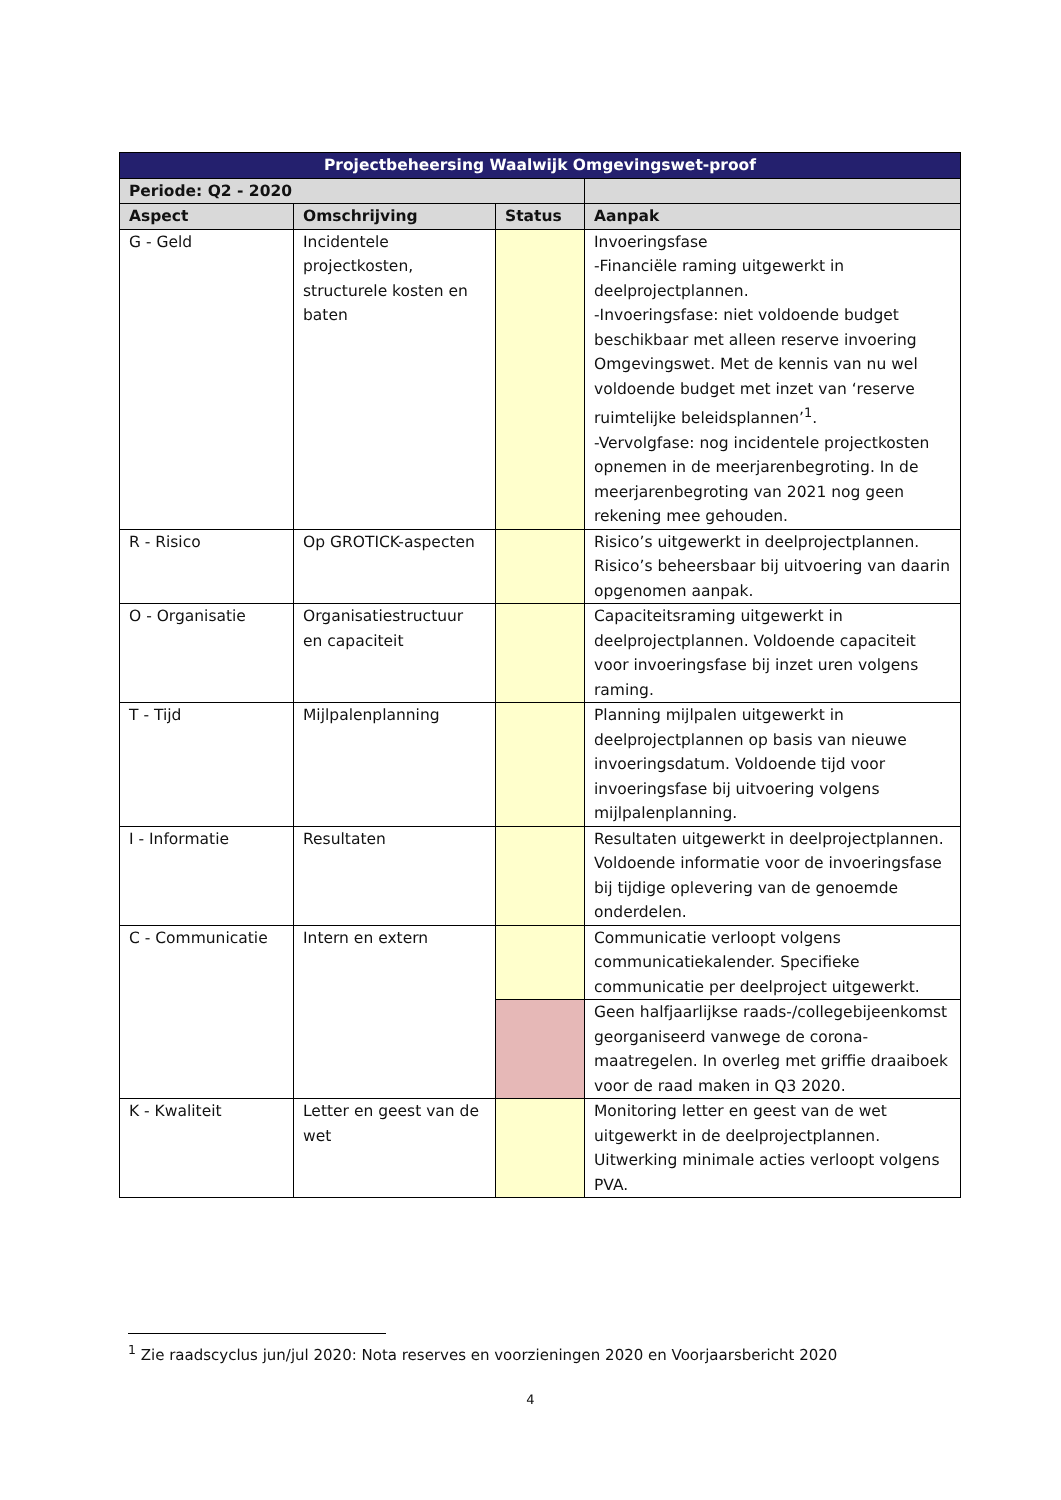| Projectbeheersing Waalwijk Omgevingswet-proof | | | |
| --- | --- | --- | --- |
| Periode: Q2 - 2020 | | | |
| Aspect | Omschrijving | Status | Aanpak |
| G - Geld | Incidentele projectkosten, structurele kosten en baten | | Invoeringsfase -Financiële raming uitgewerkt in deelprojectplannen. -Invoeringsfase: niet voldoende budget beschikbaar met alleen reserve invoering Omgevingswet. Met de kennis van nu wel voldoende budget met inzet van ‘reserve ruimtelijke beleidsplannen’<sup>1</sup>. -Vervolgfase: nog incidentele projectkosten opnemen in de meerjarenbegroting. In de meerjarenbegroting van 2021 nog geen rekening mee gehouden. |
| R - Risico | Op GROTICK-aspecten | | Risico’s uitgewerkt in deelprojectplannen. Risico’s beheersbaar bij uitvoering van daarin opgenomen aanpak. |
| O - Organisatie | Organisatiestructuur en capaciteit | | Capaciteitsraming uitgewerkt in deelprojectplannen. Voldoende capaciteit voor invoeringsfase bij inzet uren volgens raming. |
| T - Tijd | Mijlpalenplanning | | Planning mijlpalen uitgewerkt in deelprojectplannen op basis van nieuwe invoeringsdatum. Voldoende tijd voor invoeringsfase bij uitvoering volgens mijlpalenplanning. |
| I - Informatie | Resultaten | | Resultaten uitgewerkt in deelprojectplannen. Voldoende informatie voor de invoeringsfase bij tijdige oplevering van de genoemde onderdelen. |
| C - Communicatie | Intern en extern | | Communicatie verloopt volgens communicatiekalender. Specifieke communicatie per deelproject uitgewerkt. |
| | | | Geen halfjaarlijkse raads-/collegebijeenkomst georganiseerd vanwege de corona-maatregelen. In overleg met griffie draaiboek voor de raad maken in Q3 2020. |
| K - Kwaliteit | Letter en geest van de wet | | Monitoring letter en geest van de wet uitgewerkt in de deelprojectplannen. Uitwerking minimale acties verloopt volgens PVA. |
<sup>1</sup> Zie raadscyclus jun/jul 2020: Nota reserves en voorzieningen 2020 en Voorjaarsbericht 2020
4